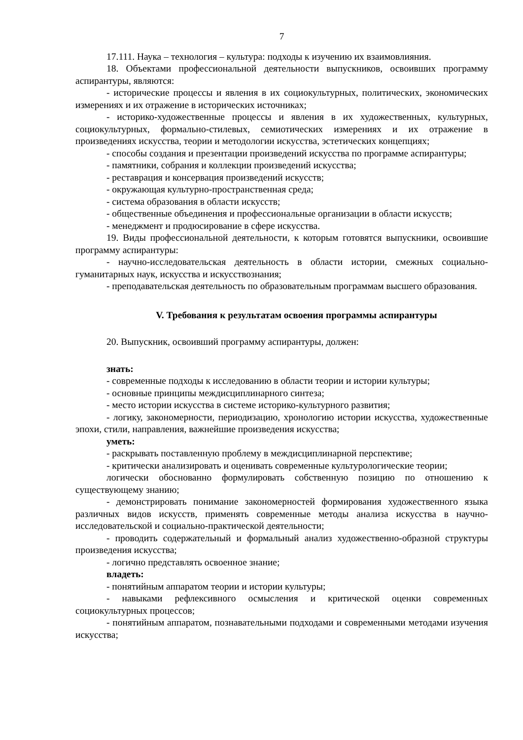7
17.111. Наука – технология – культура: подходы к изучению их взаимовлияния.
18. Объектами профессиональной деятельности выпускников, освоивших программу аспирантуры, являются:
- исторические процессы и явления в их социокультурных, политических, экономических измерениях и их отражение в исторических источниках;
- историко-художественные процессы и явления в их художественных, культурных, социокультурных, формально-стилевых, семиотических измерениях и их отражение в произведениях искусства, теории и методологии искусства, эстетических концепциях;
- способы создания и презентации произведений искусства по программе аспирантуры;
- памятники, собрания и коллекции произведений искусства;
- реставрация и консервация произведений искусств;
- окружающая культурно-пространственная среда;
- система образования в области искусств;
- общественные объединения и профессиональные организации в области искусств;
- менеджмент и продюсирование в сфере искусства.
19. Виды профессиональной деятельности, к которым готовятся выпускники, освоившие программу аспирантуры:
- научно-исследовательская деятельность в области истории, смежных социально-гуманитарных наук, искусства и искусствознания;
- преподавательская деятельность по образовательным программам высшего образования.
V. Требования к результатам освоения программы аспирантуры
20. Выпускник, освоивший программу аспирантуры, должен:
знать:
- современные подходы к исследованию в области теории и истории культуры;
- основные принципы междисциплинарного синтеза;
- место истории искусства в системе историко-культурного развития;
- логику, закономерности, периодизацию, хронологию истории искусства, художественные эпохи, стили, направления, важнейшие произведения искусства;
уметь:
- раскрывать поставленную проблему в междисциплинарной перспективе;
- критически анализировать и оценивать современные культурологические теории;
логически обоснованно формулировать собственную позицию по отношению к существующему знанию;
- демонстрировать понимание закономерностей формирования художественного языка различных видов искусств, применять современные методы анализа искусства в научно-исследовательской и социально-практической деятельности;
- проводить содержательный и формальный анализ художественно-образной структуры произведения искусства;
- логично представлять освоенное знание;
владеть:
- понятийным аппаратом теории и истории культуры;
- навыками рефлексивного осмысления и критической оценки современных социокультурных процессов;
- понятийным аппаратом, познавательными подходами и современными методами изучения искусства;